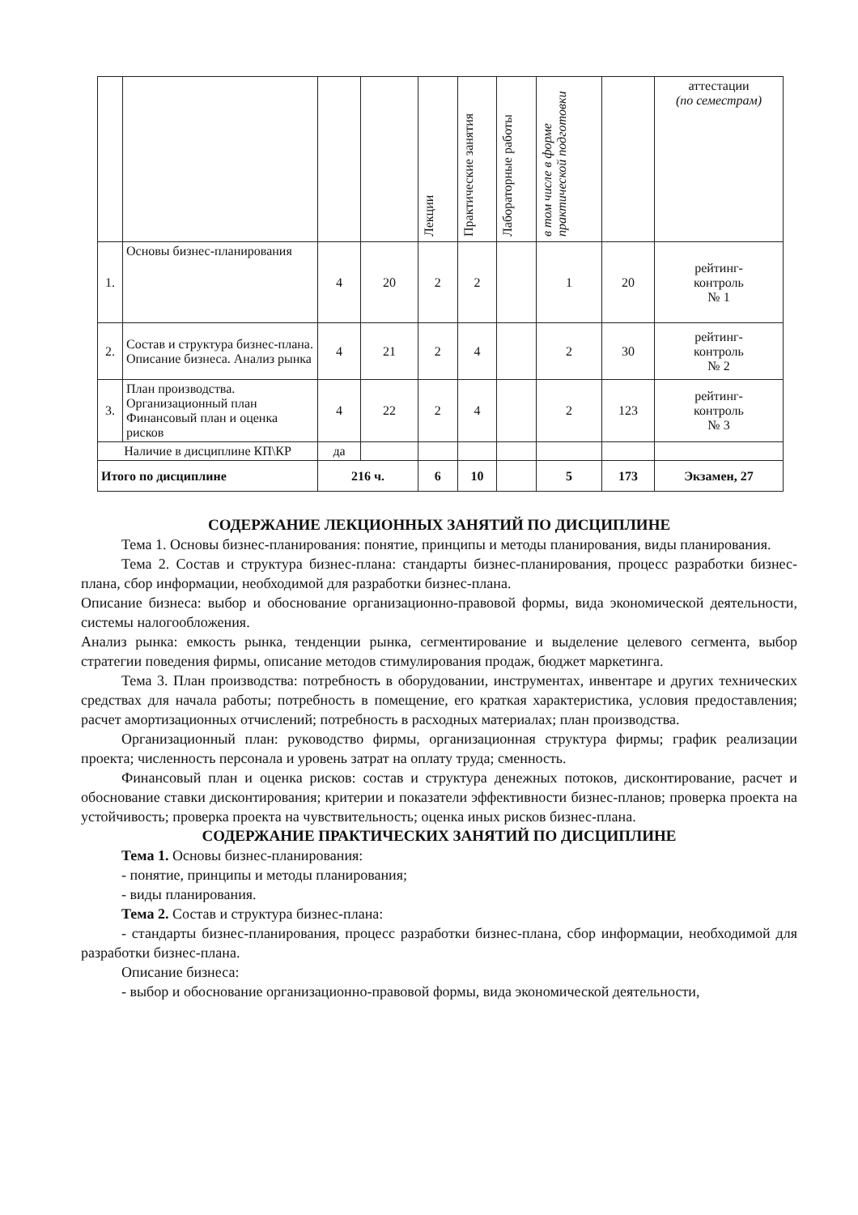| | | | | Лекции | Практические занятия | Лабораторные работы | в том числе в форме практической подготовки | | аттестации (по семестрам) |
| 1. | Основы бизнес-планирования | 4 | 20 | 2 | 2 | | 1 | 20 | рейтинг- контроль № 1 |
| 2. | Состав и структура бизнес-плана. Описание бизнеса. Анализ рынка | 4 | 21 | 2 | 4 | | 2 | 30 | рейтинг- контроль № 2 |
| 3. | План производства. Организационный план Финансовый план и оценка рисков | 4 | 22 | 2 | 4 | | 2 | 123 | рейтинг- контроль № 3 |
| Наличие в дисциплине КП\КР | | да | | | | | | | |
| Итого по дисциплине | | 216 ч. | | 6 | 10 | | 5 | 173 | Экзамен, 27 |
СОДЕРЖАНИЕ ЛЕКЦИОННЫХ ЗАНЯТИЙ ПО ДИСЦИПЛИНЕ
Тема 1. Основы бизнес-планирования: понятие, принципы и методы планирования, виды планирования.
Тема 2. Состав и структура бизнес-плана: стандарты бизнес-планирования, процесс разработки бизнес-плана, сбор информации, необходимой для разработки бизнес-плана.
Описание бизнеса: выбор и обоснование организационно-правовой формы, вида экономической деятельности, системы налогообложения.
Анализ рынка: емкость рынка, тенденции рынка, сегментирование и выделение целевого сегмента, выбор стратегии поведения фирмы, описание методов стимулирования продаж, бюджет маркетинга.
Тема 3. План производства: потребность в оборудовании, инструментах, инвентаре и других технических средствах для начала работы; потребность в помещение, его краткая характеристика, условия предоставления; расчет амортизационных отчислений; потребность в расходных материалах; план производства.
Организационный план: руководство фирмы, организационная структура фирмы; график реализации проекта; численность персонала и уровень затрат на оплату труда; сменность.
Финансовый план и оценка рисков: состав и структура денежных потоков, дисконтирование, расчет и обоснование ставки дисконтирования; критерии и показатели эффективности бизнес-планов; проверка проекта на устойчивость; проверка проекта на чувствительность; оценка иных рисков бизнес-плана.
СОДЕРЖАНИЕ ПРАКТИЧЕСКИХ ЗАНЯТИЙ ПО ДИСЦИПЛИНЕ
Тема 1. Основы бизнес-планирования:
- понятие, принципы и методы планирования;
- виды планирования.
Тема 2. Состав и структура бизнес-плана:
- стандарты бизнес-планирования, процесс разработки бизнес-плана, сбор информации, необходимой для разработки бизнес-плана.
Описание бизнеса:
- выбор и обоснование организационно-правовой формы, вида экономической деятельности,